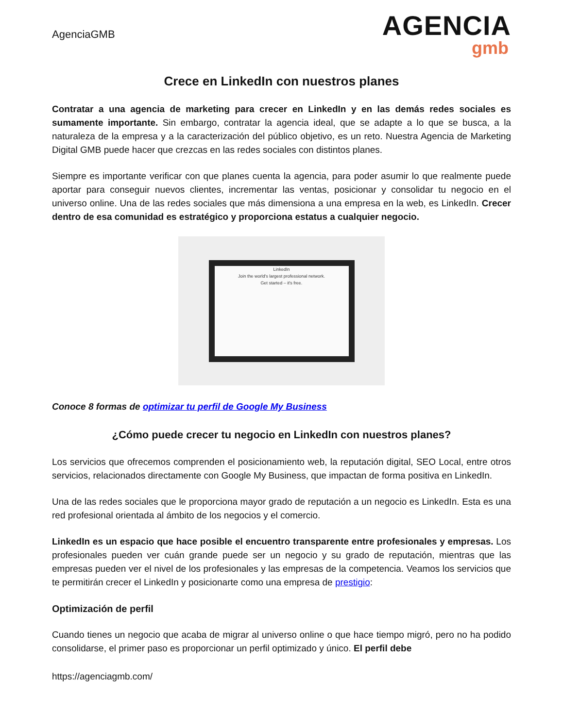AgenciaGMB
AGENCIA
gmb
Crece en LinkedIn con nuestros planes
Contratar a una agencia de marketing para crecer en LinkedIn y en las demás redes sociales es sumamente importante. Sin embargo, contratar la agencia ideal, que se adapte a lo que se busca, a la naturaleza de la empresa y a la caracterización del público objetivo, es un reto. Nuestra Agencia de Marketing Digital GMB puede hacer que crezcas en las redes sociales con distintos planes.
Siempre es importante verificar con que planes cuenta la agencia, para poder asumir lo que realmente puede aportar para conseguir nuevos clientes, incrementar las ventas, posicionar y consolidar tu negocio en el universo online. Una de las redes sociales que más dimensiona a una empresa en la web, es LinkedIn. Crecer dentro de esa comunidad es estratégico y proporciona estatus a cualquier negocio.
LinkedIn
Join the world's largest professional network.
Get started – it's free.
Conoce 8 formas de optimizar tu perfil de Google My Business
¿Cómo puede crecer tu negocio en LinkedIn con nuestros planes?
Los servicios que ofrecemos comprenden el posicionamiento web, la reputación digital, SEO Local, entre otros servicios, relacionados directamente con Google My Business, que impactan de forma positiva en LinkedIn.
Una de las redes sociales que le proporciona mayor grado de reputación a un negocio es LinkedIn. Esta es una red profesional orientada al ámbito de los negocios y el comercio.
LinkedIn es un espacio que hace posible el encuentro transparente entre profesionales y empresas. Los profesionales pueden ver cuán grande puede ser un negocio y su grado de reputación, mientras que las empresas pueden ver el nivel de los profesionales y las empresas de la competencia. Veamos los servicios que te permitirán crecer el LinkedIn y posicionarte como una empresa de prestigio:
Optimización de perfil
Cuando tienes un negocio que acaba de migrar al universo online o que hace tiempo migró, pero no ha podido consolidarse, el primer paso es proporcionar un perfil optimizado y único. El perfil debe
https://agenciagmb.com/